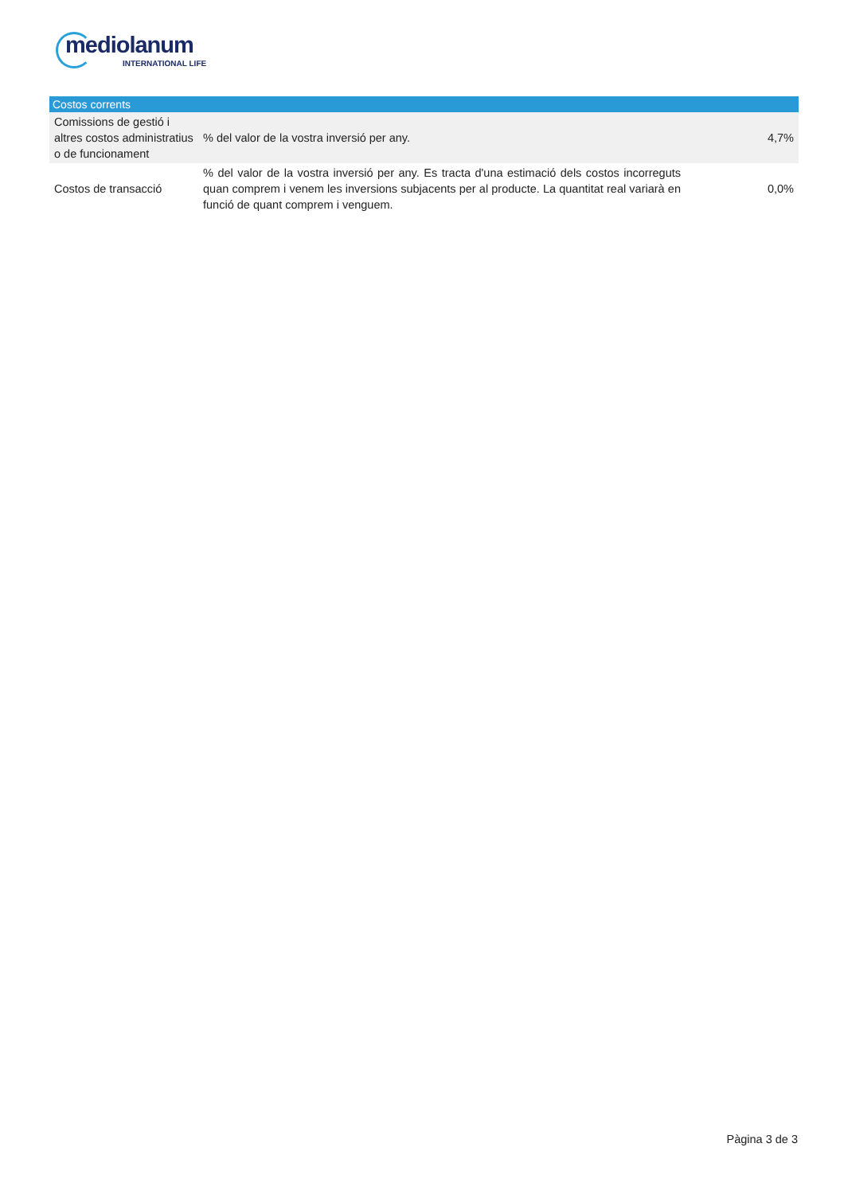mediolanum
INTERNATIONAL LIFE
| Costos corrents | | |
| --- | --- | --- |
| Comissions de gestió i altres costos administratius o de funcionament | % del valor de la vostra inversió per any. | 4,7% |
| Costos de transacció | % del valor de la vostra inversió per any. Es tracta d'una estimació dels costos incorreguts quan comprem i venem les inversions subjacents per al producte. La quantitat real variarà en funció de quant comprem i venguem. | 0,0% |
Pàgina 3 de 3